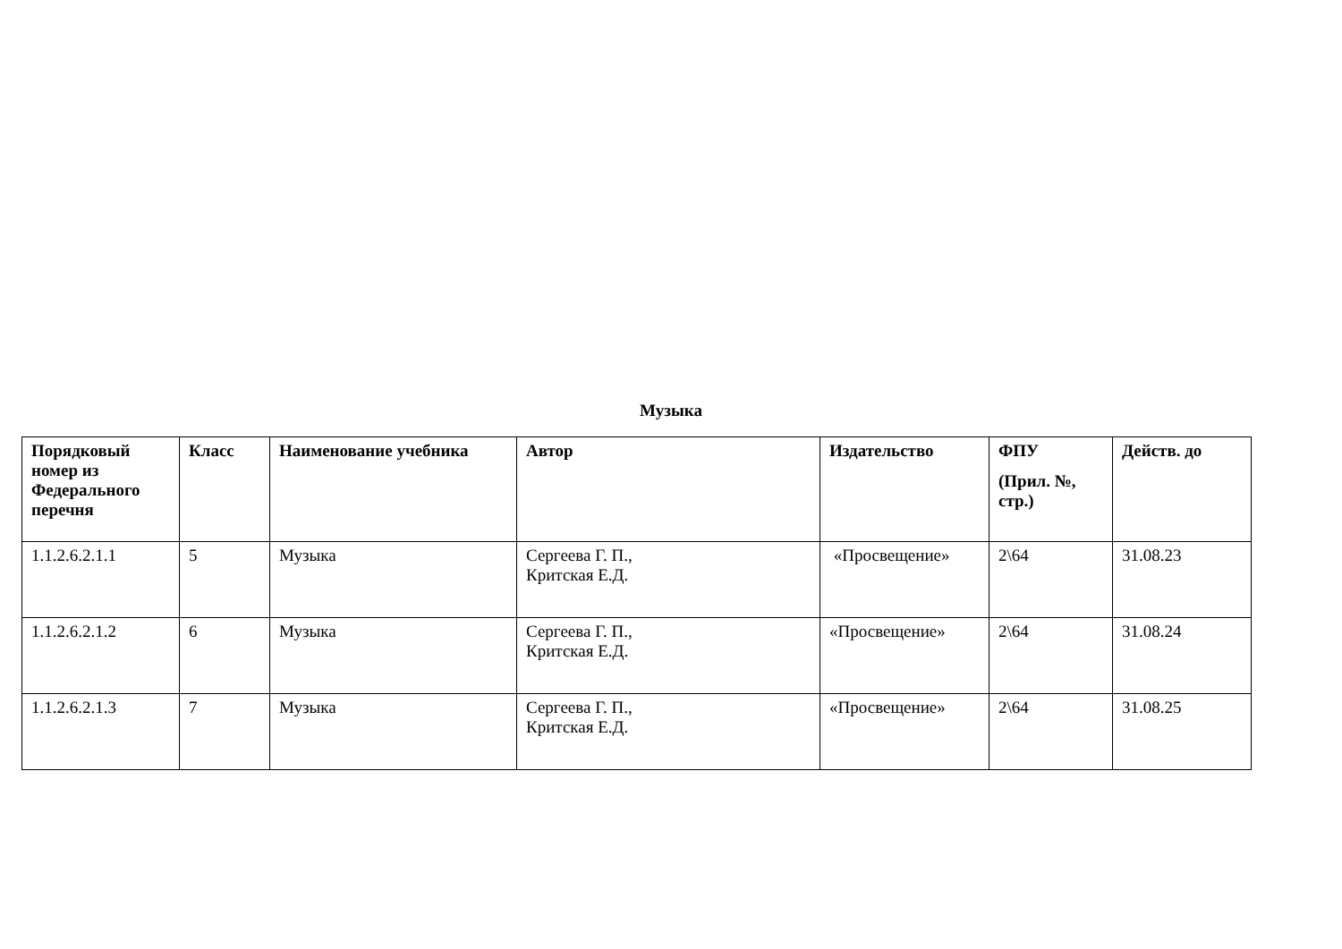Музыка
| Порядковый номер из Федерального перечня | Класс | Наименование учебника | Автор | Издательство | ФПУ (Прил. №, стр.) | Действ. до |
| --- | --- | --- | --- | --- | --- | --- |
| 1.1.2.6.2.1.1 | 5 | Музыка | Сергеева Г. П., Критская Е.Д. | «Просвещение» | 2\64 | 31.08.23 |
| 1.1.2.6.2.1.2 | 6 | Музыка | Сергеева Г. П., Критская Е.Д. | «Просвещение» | 2\64 | 31.08.24 |
| 1.1.2.6.2.1.3 | 7 | Музыка | Сергеева Г. П., Критская Е.Д. | «Просвещение» | 2\64 | 31.08.25 |